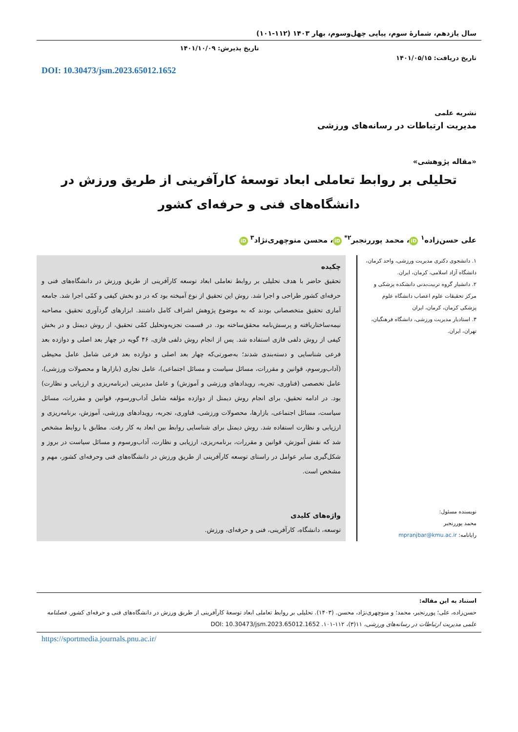سال یازدهم، شمارۀ سوم، پیاپی چهل‌وسوم، بهار ۱۴۰۳ (۱۱۲-۱۰۱)
تاریخ دریافت: ۱۴۰۱/۰۵/۱۵
تاریخ پذیرش: ۱۴۰۱/۱۰/۰۹
DOI: 10.30473/jsm.2023.65012.1652
نشریه علمی
مدیریت ارتباطات در رسانه‌های ورزشی
«مقاله پژوهشی»
تحلیلی بر روابط تعاملی ابعاد توسعۀ کارآفرینی از طریق ورزش در دانشگاه‌های فنی و حرفه‌ای کشور
علی حسن‌زاده<sup>۱</sup> iD ، محمد پوررنجبر<sup>۲*</sup> iD ، محسن منوچهری‌نژاد<sup>۳</sup> iD
۱. دانشجوی دکتری مدیریت ورزشی، واحد کرمان، دانشگاه آزاد اسلامی، کرمان، ایران.
۲. دانشیار گروه تربیت‌بدنی دانشکده پزشکی و مرکز تحقیقات علوم اعصاب دانشگاه علوم پزشکی کرمان، کرمان، ایران
۳. استادیار مدیریت ورزشی، دانشگاه فرهنگیان، تهران، ایران.
نویسنده مسئول:
محمد پوررنجبر
رایانامه: mpranjbar@kmu.ac.ir
چکیده
تحقیق حاضر با هدف تحلیلی بر روابط تعاملی ابعاد توسعه کارآفرینی از طریق ورزش در دانشگاه‌های فنی و حرفه‌ای کشور طراحی و اجرا شد. روش این تحقیق از نوع آمیخته بود که در دو بخش کیفی و کمّی اجرا شد. جامعه آماری تحقیق متخصصانی بودند که به موضوع پژوهش اشراف کامل داشتند. ابزارهای گردآوری تحقیق، مصاحبه نیمه‌ساختاریافته و پرسش‌نامه محقق‌ساخته بود. در قسمت تجزیه‌وتحلیل کمّی تحقیق، از روش دیمتل و در بخش کیفی از روش دلفی فازی استفاده شد. پس از انجام روش دلفی فازی، ۴۶ گویه در چهار بعد اصلی و دوازده بعد فرعی شناسایی و دسته‌بندی شدند؛ به‌صورتی‌که چهار بعد اصلی و دوازده بعد فرعی شامل عامل محیطی (آداب‌ورسوم، قوانین و مقررات، مسائل سیاست و مسائل اجتماعی)، عامل تجاری (بازارها و محصولات ورزشی)، عامل تخصصی (فناوری، تجربه، رویدادهای ورزشی و آموزش) و عامل مدیریتی (برنامه‌ریزی و ارزیابی و نظارت) بود. در ادامه تحقیق، برای انجام روش دیمتل از دوازده مؤلفه شامل آداب‌ورسوم، قوانین و مقررات، مسائل سیاست، مسائل اجتماعی، بازارها، محصولات ورزشی، فناوری، تجربه، رویدادهای ورزشی، آموزش، برنامه‌ریزی و ارزیابی و نظارت استفاده شد. روش دیمتل برای شناسایی روابط بین ابعاد به کار رفت. مطابق با روابط مشخص شد که نقش آموزش، قوانین و مقررات، برنامه‌ریزی، ارزیابی و نظارت، آداب‌ورسوم و مسائل سیاست در بروز و شکل‌گیری سایر عوامل در راستای توسعه کارآفرینی از طریق ورزش در دانشگاه‌های فنی وحرفه‌ای کشور، مهم و مشخص است.
واژه‌های کلیدی
توسعه، دانشگاه، کارآفرینی، فنی و حرفه‌ای، ورزش.
استناد به این مقاله:
حسن‌زاده، علی؛ پوررنجبر، محمد؛ و منوچهری‌نژاد، محسن. (۱۴۰۳). تحلیلی بر روابط تعاملی ابعاد توسعۀ کارآفرینی از طریق ورزش در دانشگاه‌های فنی و حرفه‌ای کشور. فصلنامه علمی مدیریت ارتباطات در رسانه‌های ورزشی، ۱۱(۳)، ۱۱۲-۱۰۱. DOI: 10.30473/jsm.2023.65012.1652
https://sportmedia.journals.pnu.ac.ir/